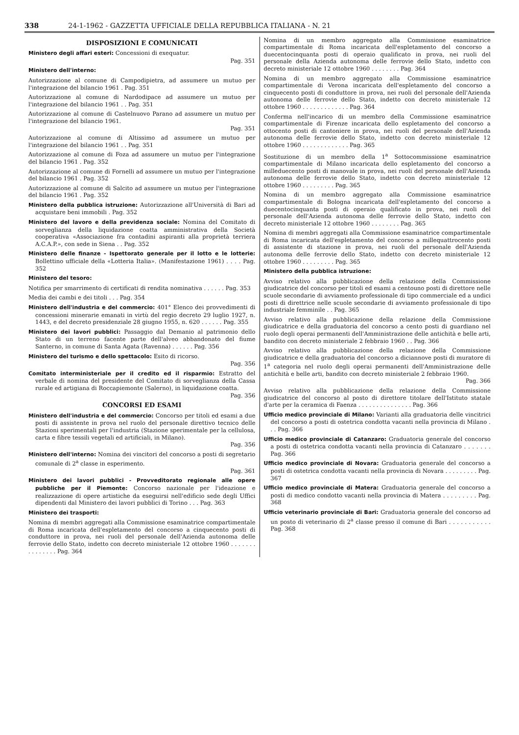338 24-1-1962 - GAZZETTA UFFICIALE DELLA REPUBBLICA ITALIANA - N. 21
DISPOSIZIONI E COMUNICATI
Ministero degli affari esteri: Concessioni di exequatur.
Pag. 351
Ministero dell'interno:
Autorizzazione al comune di Campodipietra, ad assumere un mutuo per l'integrazione del bilancio 1961 . Pag. 351
Autorizzazione al comune di Nardodipace ad assumere un mutuo per l'integrazione del bilancio 1961 . . Pag. 351
Autorizzazione al comune di Castelnuovo Parano ad assumere un mutuo per l'integrazione del bilancio 1961.
Pag. 351
Autorizzazione al comune di Altissimo ad assumere un mutuo per l'integrazione del bilancio 1961 . . Pag. 351
Autorizzazione al comune di Foza ad assumere un mutuo per l'integrazione del bilancio 1961 . Pag. 352
Autorizzazione al comune di Fornelli ad assumere un mutuo per l'integrazione del bilancio 1961 . Pag. 352
Autorizzazione al comune di Salcito ad assumere un mutuo per l'integrazione del bilancio 1961 . Pag. 352
Ministero della pubblica istruzione: Autorizzazione all'Università di Bari ad acquistare beni immobili . Pag. 352
Ministero del lavoro e della previdenza sociale: Nomina del Comitato di sorveglianza della liquidazione coatta amministrativa della Società cooperativa «Associazione fra contadini aspiranti alla proprietà terriera A.C.A.P.», con sede in Siena . . Pag. 352
Ministero delle finanze - Ispettorato generale per il lotto e le lotterie: Bollettino ufficiale della «Lotteria Italia». (Manifestazione 1961) . . . . Pag. 352
Ministero del tesoro:
Notifica per smarrimento di certificati di rendita nominativa . . . . . . Pag. 353
Media dei cambi e dei titoli . . . Pag. 354
Ministero dell'industria e del commercio: 401° Elenco dei provvedimenti di concessioni minerarie emanati in virtù del regio decreto 29 luglio 1927, n. 1443, e del decreto presidenziale 28 giugno 1955, n. 620 . . . . . . Pag. 355
Ministero dei lavori pubblici: Passaggio dal Demanio al patrimonio dello Stato di un terreno facente parte dell'alveo abbandonato del fiume Santerno, in comune di Santa Agata (Ravenna) . . . . . . Pag. 356
Ministero del turismo e dello spettacolo: Esito di ricorso.
Pag. 356
Comitato interministeriale per il credito ed il risparmio: Estratto del verbale di nomina del presidente del Comitato di sorveglianza della Cassa rurale ed artigiana di Roccapiemonte (Salerno), in liquidazione coatta.
Pag. 356
CONCORSI ED ESAMI
Ministero dell'industria e del commercio: Concorso per titoli ed esami a due posti di assistente in prova nel ruolo del personale direttivo tecnico delle Stazioni sperimentali per l'industria (Stazione sperimentale per la cellulosa, carta e fibre tessili vegetali ed artificiali, in Milano).
Pag. 356
Ministero dell'interno: Nomina dei vincitori del concorso a posti di segretario comunale di 2<sup>a</sup> classe in esperimento.
Pag. 361
Ministero dei lavori pubblici - Provveditorato regionale alle opere pubbliche per il Piemonte: Concorso nazionale per l'ideazione e realizzazione di opere artistiche da eseguirsi nell'edificio sede degli Uffici dipendenti dal Ministero dei lavori pubblici di Torino . . . Pag. 363
Ministero dei trasporti:
Nomina di membri aggregati alla Commissione esaminatrice compartimentale di Roma incaricata dell'espletamento del concorso a cinquecento posti di conduttore in prova, nei ruoli del personale dell'Azienda autonoma delle ferrovie dello Stato, indetto con decreto ministeriale 12 ottobre 1960 . . . . . . . . . . . . . . . Pag. 364
Nomina di un membro aggregato alla Commissione esaminatrice compartimentale di Roma incaricata dell'espletamento del concorso a duecentocinquanta posti di operaio qualificato in prova, nei ruoli del personale della Azienda autonoma delle ferrovie dello Stato, indetto con decreto ministeriale 12 ottobre 1960 . . . . . . . . Pag. 364
Nomina di un membro aggregato alla Commissione esaminatrice compartimentale di Verona incaricata dell'espletamento del concorso a cinquecento posti di conduttore in prova, nei ruoli del personale dell'Azienda autonoma delle ferrovie dello Stato, indetto con decreto ministeriale 12 ottobre 1960 . . . . . . . . . . . . . Pag. 364
Conferma nell'incarico di un membro della Commissione esaminatrice compartimentale di Firenze incaricata dello espletamento del concorso a ottocento posti di cantoniere in prova, nei ruoli del personale dell'Azienda autonoma delle ferrovie dello Stato, indetto con decreto ministeriale 12 ottobre 1960 . . . . . . . . . . . . . Pag. 365
Sostituzione di un membro della 1<sup>a</sup> Sottocommissione esaminatrice compartimentale di Milano incaricata dello espletamento del concorso a milleduecento posti di manovale in prova, nei ruoli del personale dell'Azienda autonoma delle ferrovie dello Stato, indetto con decreto ministeriale 12 ottobre 1960 . . . . . . . . . Pag. 365
Nomina di un membro aggregato alla Commissione esaminatrice compartimentale di Bologna incaricata dell'espletamento del concorso a duecentocinquanta posti di operaio qualificato in prova, nei ruoli del personale dell'Azienda autonoma delle ferrovie dello Stato, indetto con decreto ministeriale 12 ottobre 1960 . . . . . . . . Pag. 365
Nomina di membri aggregati alla Commissione esaminatrice compartimentale di Roma incaricata dell'espletamento del concorso a millequattrocento posti di assistente di stazione in prova, nei ruoli del personale dell'Azienda autonoma delle ferrovie dello Stato, indetto con decreto ministeriale 12 ottobre 1960 . . . . . . . . . Pag. 365
Ministero della pubblica istruzione:
Avviso relativo alla pubblicazione della relazione della Commissione giudicatrice del concorso per titoli ed esami a centouno posti di direttore nelle scuole secondarie di avviamento professionale di tipo commerciale ed a undici posti di direttrice nelle scuole secondarie di avviamento professionale di tipo industriale femminile . . Pag. 365
Avviso relativo alla pubblicazione della relazione della Commissione giudicatrice e della graduatoria del concorso a cento posti di guardiano nel ruolo degli operai permanenti dell'Amministrazione delle antichità e belle arti, bandito con decreto ministeriale 2 febbraio 1960 . . Pag. 366
Avviso relativo alla pubblicazione della relazione della Commissione giudicatrice e della graduatoria del concorso a diciannove posti di muratore di 1<sup>a</sup> categoria nel ruolo degli operai permanenti dell'Amministrazione delle antichità e belle arti, bandito con decreto ministeriale 2 febbraio 1960.
Pag. 366
Avviso relativo alla pubblicazione della relazione della Commissione giudicatrice del concorso al posto di direttore titolare dell'Istituto statale d'arte per la ceramica di Faenza . . . . . . . . . . . . . . . Pag. 366
Ufficio medico provinciale di Milano: Varianti alla graduatoria delle vincitrici del concorso a posti di ostetrica condotta vacanti nella provincia di Milano . . . Pag. 366
Ufficio medico provinciale di Catanzaro: Graduatoria generale del concorso a posti di ostetrica condotta vacanti nella provincia di Catanzaro . . . . . . . Pag. 366
Ufficio medico provinciale di Novara: Graduatoria generale del concorso a posti di ostetrica condotta vacanti nella provincia di Novara . . . . . . . . . Pag. 367
Ufficio medico provinciale di Matera: Graduatoria generale del concorso a posti di medico condotto vacanti nella provincia di Matera . . . . . . . . . Pag. 368
Ufficio veterinario provinciale di Bari: Graduatoria generale del concorso ad un posto di veterinario di 2<sup>a</sup> classe presso il comune di Bari . . . . . . . . . . . Pag. 368